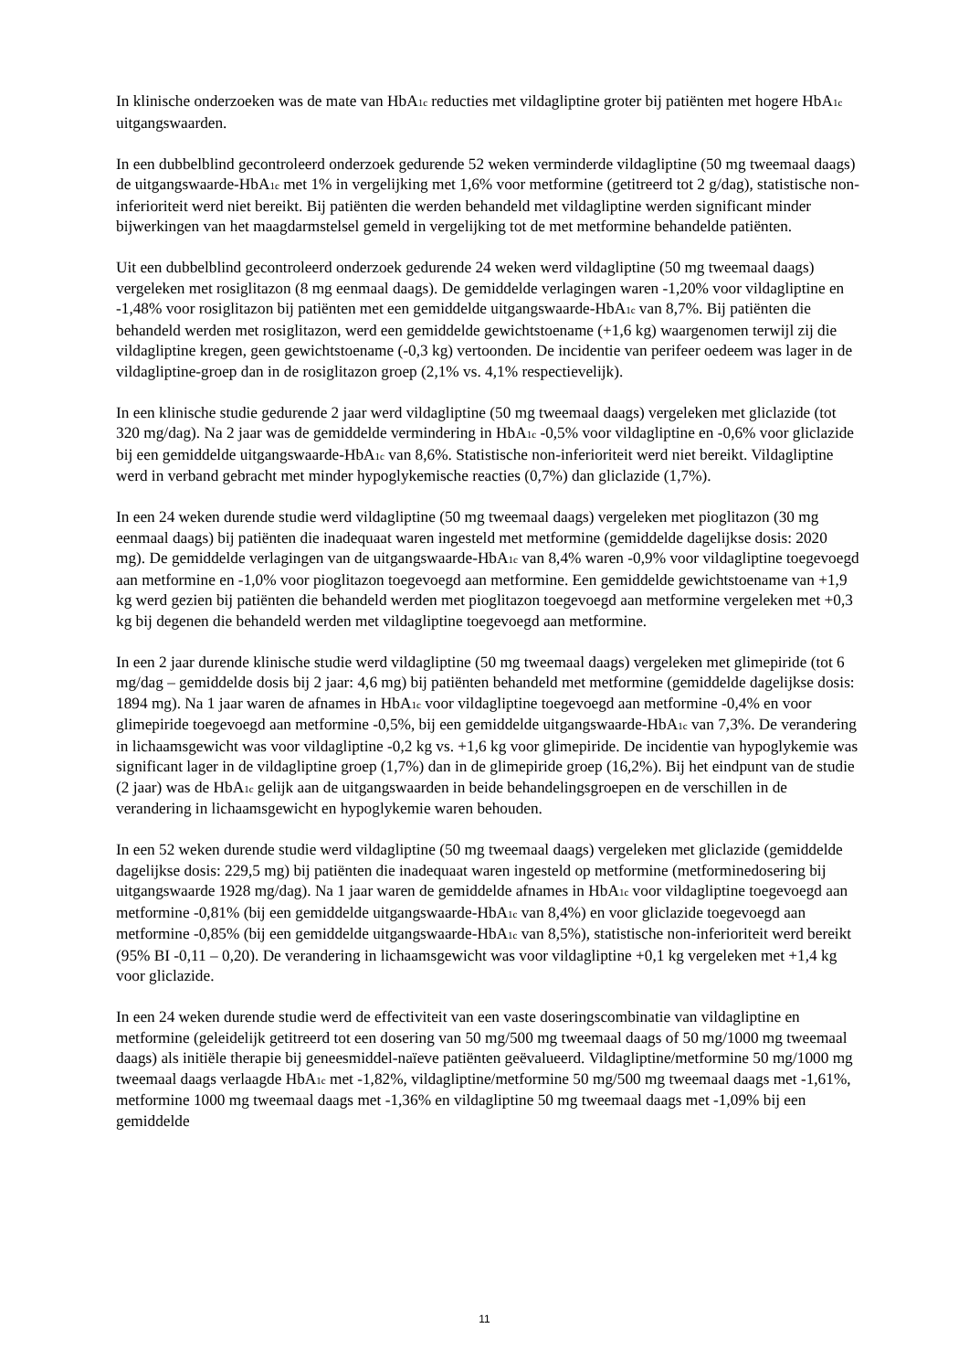In klinische onderzoeken was de mate van HbA<sub>1c</sub> reducties met vildagliptine groter bij patiënten met hogere HbA<sub>1c</sub> uitgangswaarden.
In een dubbelblind gecontroleerd onderzoek gedurende 52 weken verminderde vildagliptine (50 mg tweemaal daags) de uitgangswaarde-HbA<sub>1c</sub> met 1% in vergelijking met 1,6% voor metformine (getitreerd tot 2 g/dag), statistische non-inferioriteit werd niet bereikt. Bij patiënten die werden behandeld met vildagliptine werden significant minder bijwerkingen van het maagdarmstelsel gemeld in vergelijking tot de met metformine behandelde patiënten.
Uit een dubbelblind gecontroleerd onderzoek gedurende 24 weken werd vildagliptine (50 mg tweemaal daags) vergeleken met rosiglitazon (8 mg eenmaal daags). De gemiddelde verlagingen waren -1,20% voor vildagliptine en -1,48% voor rosiglitazon bij patiënten met een gemiddelde uitgangswaarde-HbA<sub>1c</sub> van 8,7%. Bij patiënten die behandeld werden met rosiglitazon, werd een gemiddelde gewichtstoename (+1,6 kg) waargenomen terwijl zij die vildagliptine kregen, geen gewichtstoename (-0,3 kg) vertoonden. De incidentie van perifeer oedeem was lager in de vildagliptine-groep dan in de rosiglitazon groep (2,1% vs. 4,1% respectievelijk).
In een klinische studie gedurende 2 jaar werd vildagliptine (50 mg tweemaal daags) vergeleken met gliclazide (tot 320 mg/dag). Na 2 jaar was de gemiddelde vermindering in HbA<sub>1c</sub> -0,5% voor vildagliptine en -0,6% voor gliclazide bij een gemiddelde uitgangswaarde-HbA<sub>1c</sub> van 8,6%. Statistische non-inferioriteit werd niet bereikt. Vildagliptine werd in verband gebracht met minder hypoglykemische reacties (0,7%) dan gliclazide (1,7%).
In een 24 weken durende studie werd vildagliptine (50 mg tweemaal daags) vergeleken met pioglitazon (30 mg eenmaal daags) bij patiënten die inadequaat waren ingesteld met metformine (gemiddelde dagelijkse dosis: 2020 mg). De gemiddelde verlagingen van de uitgangswaarde-HbA<sub>1c</sub> van 8,4% waren -0,9% voor vildagliptine toegevoegd aan metformine en -1,0% voor pioglitazon toegevoegd aan metformine. Een gemiddelde gewichtstoename van +1,9 kg werd gezien bij patiënten die behandeld werden met pioglitazon toegevoegd aan metformine vergeleken met +0,3 kg bij degenen die behandeld werden met vildagliptine toegevoegd aan metformine.
In een 2 jaar durende klinische studie werd vildagliptine (50 mg tweemaal daags) vergeleken met glimepiride (tot 6 mg/dag – gemiddelde dosis bij 2 jaar: 4,6 mg) bij patiënten behandeld met metformine (gemiddelde dagelijkse dosis: 1894 mg). Na 1 jaar waren de afnames in HbA<sub>1c</sub> voor vildagliptine toegevoegd aan metformine -0,4% en voor glimepiride toegevoegd aan metformine -0,5%, bij een gemiddelde uitgangswaarde-HbA<sub>1c</sub> van 7,3%. De verandering in lichaamsgewicht was voor vildagliptine -0,2 kg vs. +1,6 kg voor glimepiride. De incidentie van hypoglykemie was significant lager in de vildagliptine groep (1,7%) dan in de glimepiride groep (16,2%). Bij het eindpunt van de studie (2 jaar) was de HbA<sub>1c</sub> gelijk aan de uitgangswaarden in beide behandelingsgroepen en de verschillen in de verandering in lichaamsgewicht en hypoglykemie waren behouden.
In een 52 weken durende studie werd vildagliptine (50 mg tweemaal daags) vergeleken met gliclazide (gemiddelde dagelijkse dosis: 229,5 mg) bij patiënten die inadequaat waren ingesteld op metformine (metforminedosering bij uitgangswaarde 1928 mg/dag). Na 1 jaar waren de gemiddelde afnames in HbA<sub>1c</sub> voor vildagliptine toegevoegd aan metformine -0,81% (bij een gemiddelde uitgangswaarde-HbA<sub>1c</sub> van 8,4%) en voor gliclazide toegevoegd aan metformine -0,85% (bij een gemiddelde uitgangswaarde-HbA<sub>1c</sub> van 8,5%), statistische non-inferioriteit werd bereikt (95% BI -0,11 – 0,20). De verandering in lichaamsgewicht was voor vildagliptine +0,1 kg vergeleken met +1,4 kg voor gliclazide.
In een 24 weken durende studie werd de effectiviteit van een vaste doseringscombinatie van vildagliptine en metformine (geleidelijk getitreerd tot een dosering van 50 mg/500 mg tweemaal daags of 50 mg/1000 mg tweemaal daags) als initiële therapie bij geneesmiddel-naïeve patiënten geëvalueerd. Vildagliptine/metformine 50 mg/1000 mg tweemaal daags verlaagde HbA<sub>1c</sub> met -1,82%, vildagliptine/metformine 50 mg/500 mg tweemaal daags met -1,61%, metformine 1000 mg tweemaal daags met -1,36% en vildagliptine 50 mg tweemaal daags met -1,09% bij een gemiddelde
11